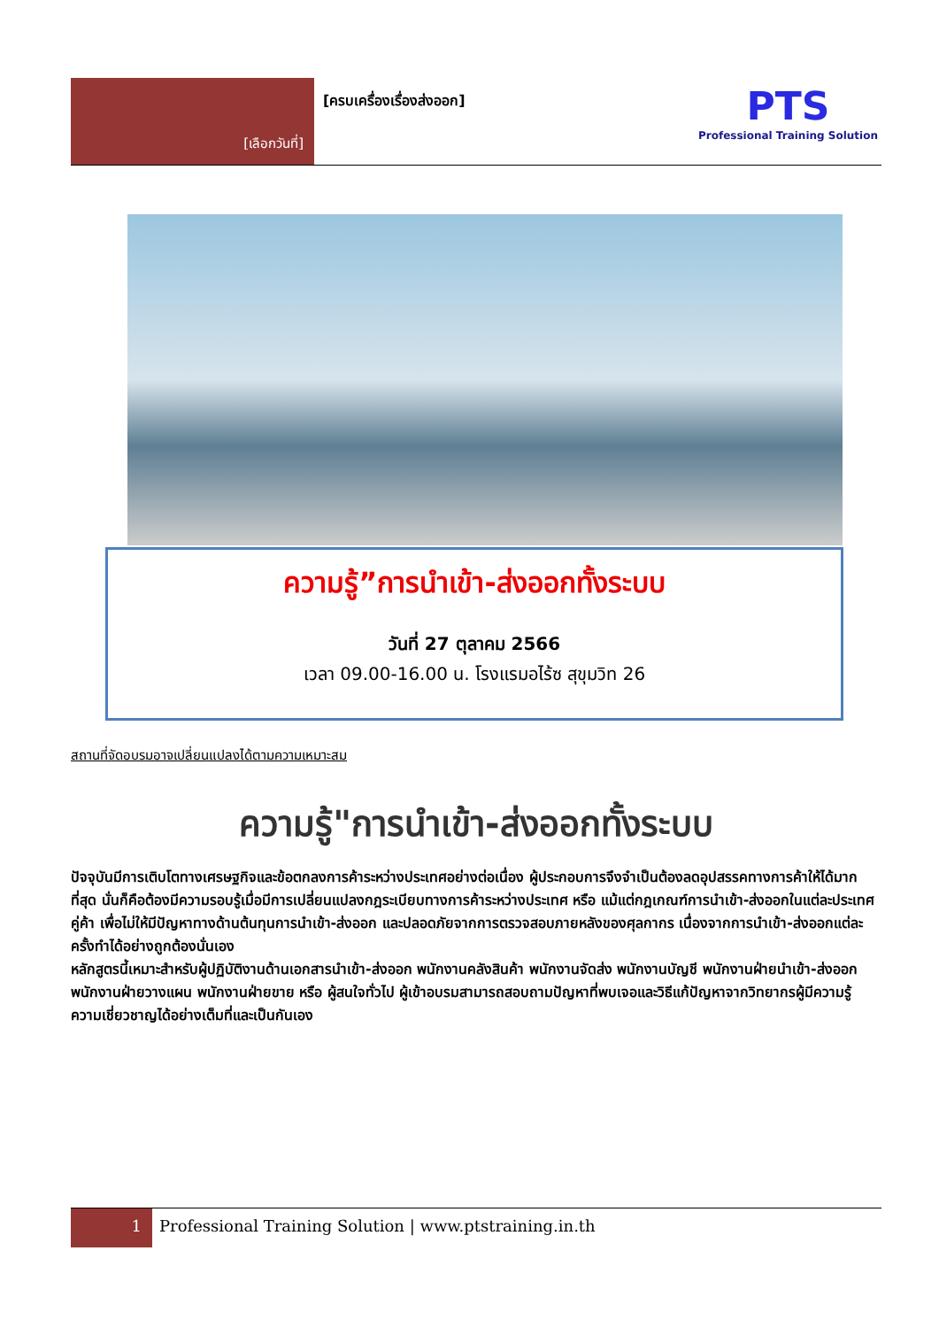[เลือกวันที่]
[ครบเครื่องเรื่องส่งออก]
PTS
Professional Training Solution
ความรู้”การนำเข้า-ส่งออกทั้งระบบ
วันที่ 27 ตุลาคม 2566
เวลา 09.00-16.00 น. โรงแรมอไร้ซ สุขุมวิท 26
สถานที่จัดอบรมอาจเปลี่ยนแปลงได้ตามความเหมาะสม
ความรู้"การนำเข้า-ส่งออกทั้งระบบ
ปัจจุบันมีการเติบโตทางเศรษฐกิจและข้อตกลงการค้าระหว่างประเทศอย่างต่อเนื่อง ผู้ประกอบการจึงจำเป็นต้องลดอุปสรรคทางการค้าให้ได้มากที่สุด นั่นก็คือต้องมีความรอบรู้เมื่อมีการเปลี่ยนแปลงกฎระเบียบทางการค้าระหว่างประเทศ หรือ แม้แต่กฎเกณฑ์การนำเข้า-ส่งออกในแต่ละประเทศคู่ค้า เพื่อไม่ให้มีปัญหาทางด้านต้นทุนการนำเข้า-ส่งออก และปลอดภัยจากการตรวจสอบภายหลังของศุลกากร เนื่องจากการนำเข้า-ส่งออกแต่ละครั้งทำได้อย่างถูกต้องนั่นเอง
หลักสูตรนี้เหมาะสำหรับผู้ปฏิบัติงานด้านเอกสารนำเข้า-ส่งออก พนักงานคลังสินค้า พนักงานจัดส่ง พนักงานบัญชี พนักงานฝ่ายนำเข้า-ส่งออก พนักงานฝ่ายวางแผน พนักงานฝ่ายขาย หรือ ผู้สนใจทั่วไป ผู้เข้าอบรมสามารถสอบถามปัญหาที่พบเจอและวิธีแก้ปัญหาจากวิทยากรผู้มีความรู้ความเชี่ยวชาญได้อย่างเต็มที่และเป็นกันเอง
1
Professional Training Solution | www.ptstraining.in.th